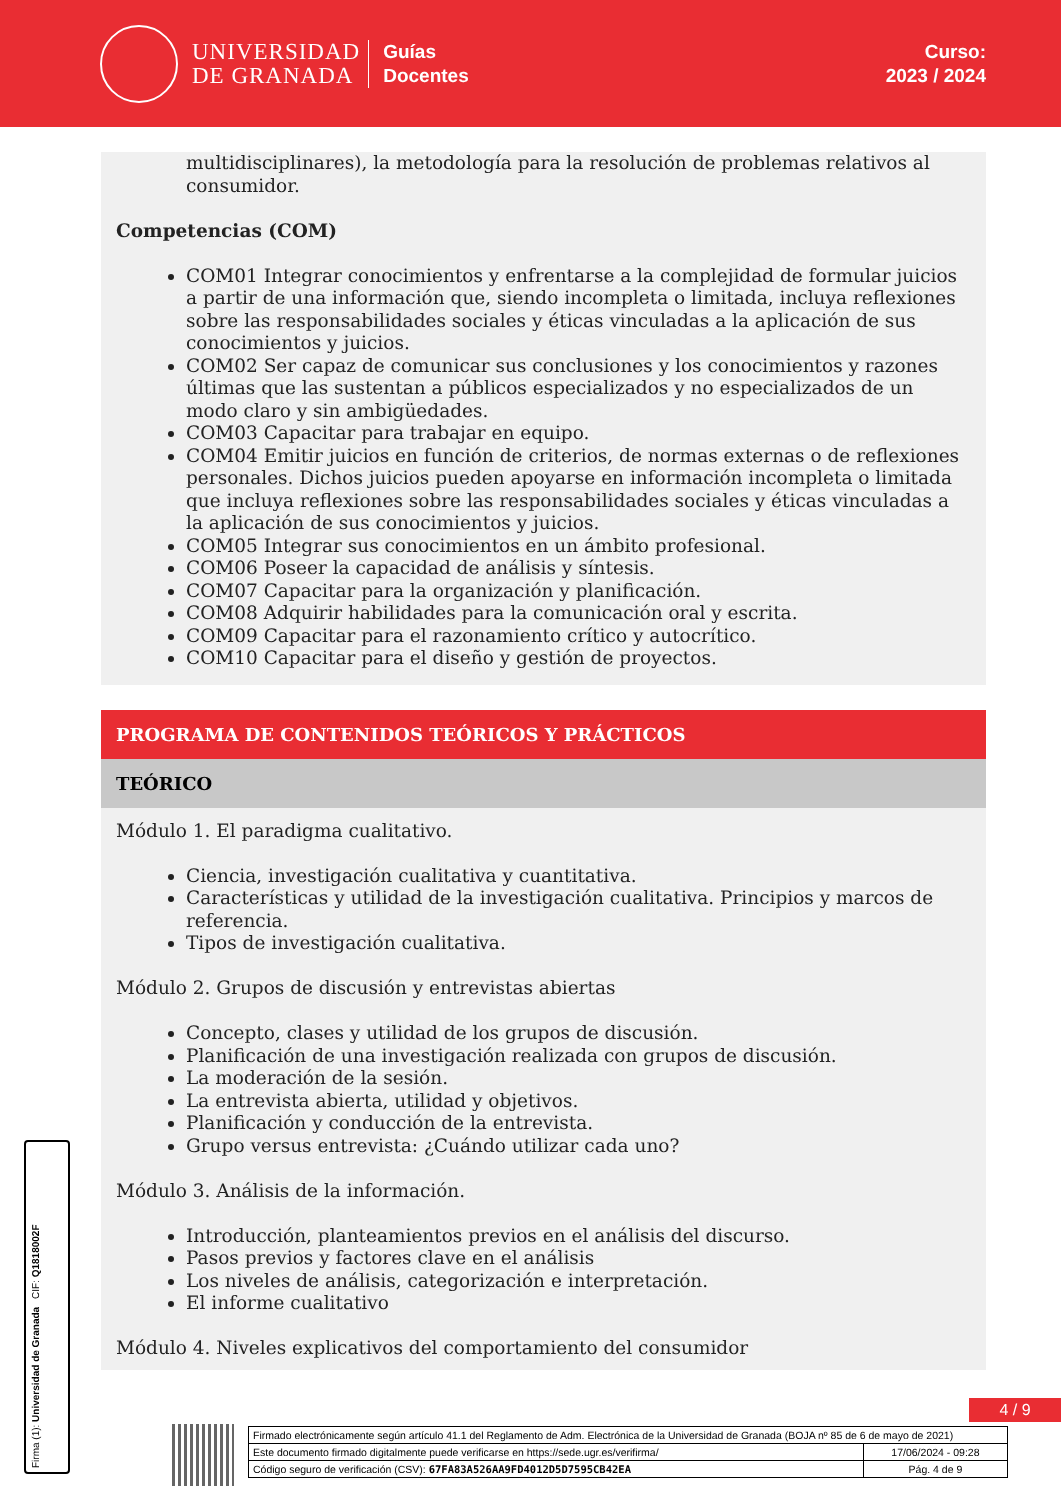UNIVERSIDAD
DE GRANADA
Guías
Docentes
Curso:
2023 / 2024
multidisciplinares), la metodología para la resolución de problemas relativos al consumidor.
Competencias (COM)
COM01 Integrar conocimientos y enfrentarse a la complejidad de formular juicios a partir de una información que, siendo incompleta o limitada, incluya reflexiones sobre las responsabilidades sociales y éticas vinculadas a la aplicación de sus conocimientos y juicios.
COM02 Ser capaz de comunicar sus conclusiones y los conocimientos y razones últimas que las sustentan a públicos especializados y no especializados de un modo claro y sin ambigüedades.
COM03 Capacitar para trabajar en equipo.
COM04 Emitir juicios en función de criterios, de normas externas o de reflexiones personales. Dichos juicios pueden apoyarse en información incompleta o limitada que incluya reflexiones sobre las responsabilidades sociales y éticas vinculadas a la aplicación de sus conocimientos y juicios.
COM05 Integrar sus conocimientos en un ámbito profesional.
COM06 Poseer la capacidad de análisis y síntesis.
COM07 Capacitar para la organización y planificación.
COM08 Adquirir habilidades para la comunicación oral y escrita.
COM09 Capacitar para el razonamiento crítico y autocrítico.
COM10 Capacitar para el diseño y gestión de proyectos.
PROGRAMA DE CONTENIDOS TEÓRICOS Y PRÁCTICOS
TEÓRICO
Módulo 1. El paradigma cualitativo.
Ciencia, investigación cualitativa y cuantitativa.
Características y utilidad de la investigación cualitativa. Principios y marcos de referencia.
Tipos de investigación cualitativa.
Módulo 2. Grupos de discusión y entrevistas abiertas
Concepto, clases y utilidad de los grupos de discusión.
Planificación de una investigación realizada con grupos de discusión.
La moderación de la sesión.
La entrevista abierta, utilidad y objetivos.
Planificación y conducción de la entrevista.
Grupo versus entrevista: ¿Cuándo utilizar cada uno?
Módulo 3. Análisis de la información.
Introducción, planteamientos previos en el análisis del discurso.
Pasos previos y factores clave en el análisis
Los niveles de análisis, categorización e interpretación.
El informe cualitativo
Módulo 4. Niveles explicativos del comportamiento del consumidor
4 / 9
Firma (1): Universidad de Granada CIF: Q1818002F
| Firmado electrónicamente según artículo 41.1 del Reglamento de Adm. Electrónica de la Universidad de Granada (BOJA nº 85 de 6 de mayo de 2021) | |
| Este documento firmado digitalmente puede verificarse en https://sede.ugr.es/verifirma/ | 17/06/2024 - 09:28 |
| Código seguro de verificación (CSV): 67FA83A526AA9FD4012D5D7595CB42EA | Pág. 4 de 9 |